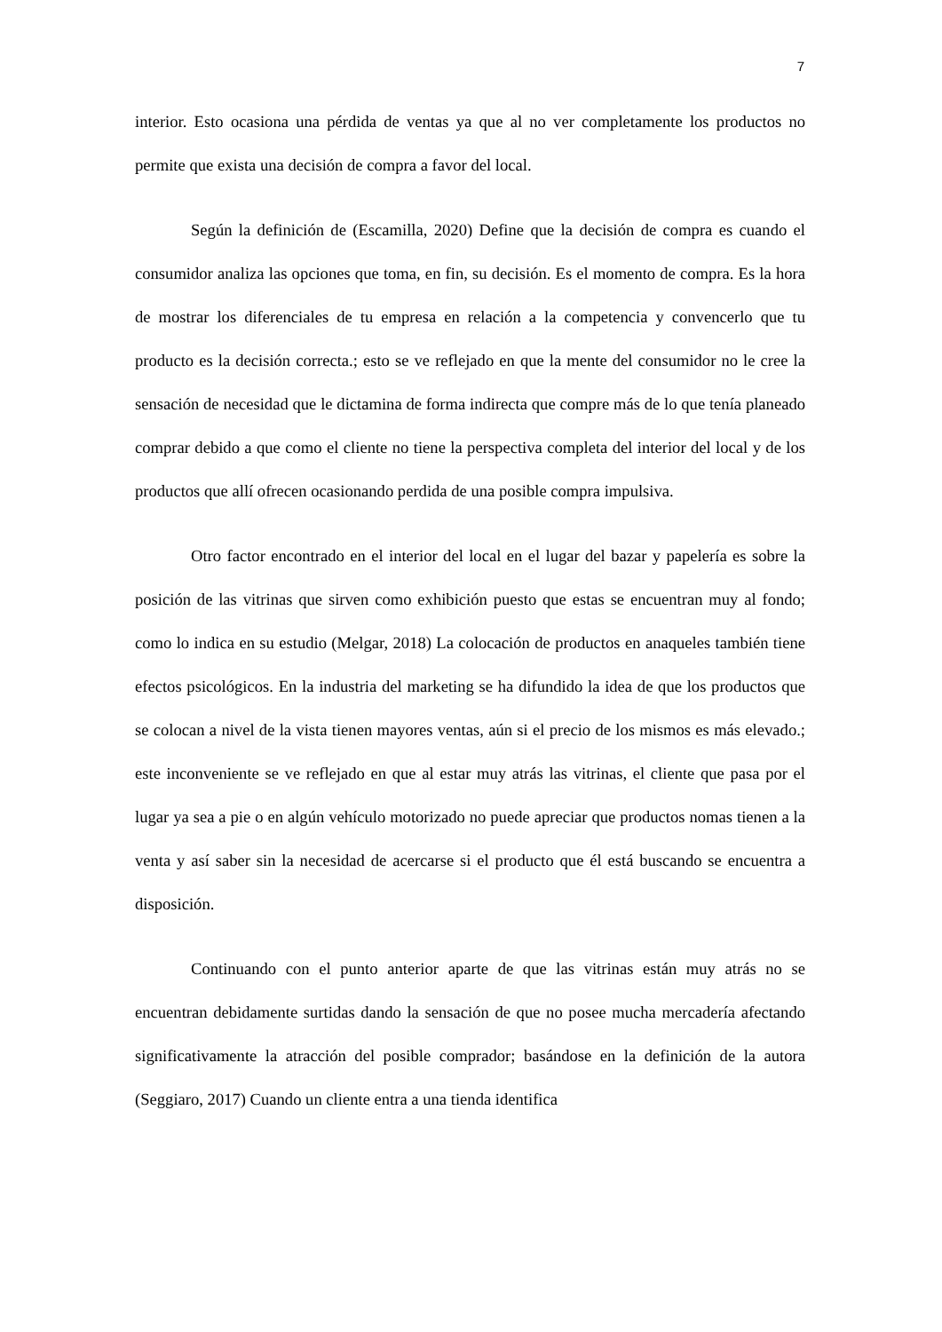7
interior. Esto ocasiona una pérdida de ventas ya que al no ver completamente los productos no permite que exista una decisión de compra a favor del local.
Según la definición de (Escamilla, 2020) Define que la decisión de compra es cuando el consumidor analiza las opciones que toma, en fin, su decisión. Es el momento de compra. Es la hora de mostrar los diferenciales de tu empresa en relación a la competencia y convencerlo que tu producto es la decisión correcta.; esto se ve reflejado en que la mente del consumidor no le cree la sensación de necesidad que le dictamina de forma indirecta que compre más de lo que tenía planeado comprar debido a que como el cliente no tiene la perspectiva completa del interior del local y de los productos que allí ofrecen ocasionando perdida de una posible compra impulsiva.
Otro factor encontrado en el interior del local en el lugar del bazar y papelería es sobre la posición de las vitrinas que sirven como exhibición puesto que estas se encuentran muy al fondo; como lo indica en su estudio (Melgar, 2018) La colocación de productos en anaqueles también tiene efectos psicológicos. En la industria del marketing se ha difundido la idea de que los productos que se colocan a nivel de la vista tienen mayores ventas, aún si el precio de los mismos es más elevado.; este inconveniente se ve reflejado en que al estar muy atrás las vitrinas, el cliente que pasa por el lugar ya sea a pie o en algún vehículo motorizado no puede apreciar que productos nomas tienen a la venta y así saber sin la necesidad de acercarse si el producto que él está buscando se encuentra a disposición.
Continuando con el punto anterior aparte de que las vitrinas están muy atrás no se encuentran debidamente surtidas dando la sensación de que no posee mucha mercadería afectando significativamente la atracción del posible comprador; basándose en la definición de la autora (Seggiaro, 2017) Cuando un cliente entra a una tienda identifica